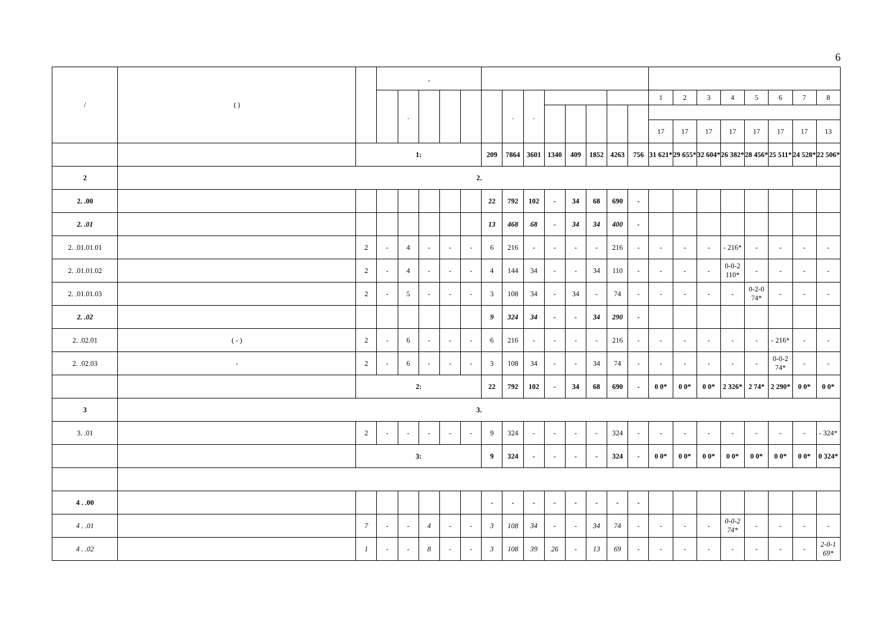6
| / | ( ) | | , | | | | | | | | | | | | | | | | | | | | |
| | | | | . | | | | | . | . | | | | | | 1 | 2 | 3 | 4 | 5 | 6 | 7 | 8 |
| | | | | | | | | | | | | | | | | 17 | 17 | 17 | 17 | 17 | 17 | 17 | 13 |
| | | 1: | | | | | | 209 | 7864 | 3601 | 1340 | 409 | 1852 | 4263 | 756 | 31 621* | 29 655* | 32 604* | 26 382* | 28 456* | 25 511* | 24 528* | 22 506* |
| 2 | 2. | | | | | | | | | | | | | | | | | | | | | | |
| 2. .00 | | | | | | | | 22 | 792 | 102 | - | 34 | 68 | 690 | - | | | | | | | | |
| 2. .01 | | | | | | | | 13 | 468 | 68 | - | 34 | 34 | 400 | - | | | | | | | | |
| 2. .01.01.01 | | 2 | - | 4 | - | - | - | 6 | 216 | - | - | - | - | 216 | - | - | - | - | - 216* | - | - | - | - |
| 2. .01.01.02 | | 2 | - | 4 | - | - | - | 4 | 144 | 34 | - | - | 34 | 110 | - | - | - | - | 0-0-2 110* | - | - | - | - |
| 2. .01.01.03 | | 2 | - | 5 | - | - | - | 3 | 108 | 34 | - | 34 | - | 74 | - | - | - | - | - | 0-2-0 74* | - | - | - |
| 2. .02 | | | | | | | | 9 | 324 | 34 | - | - | 34 | 290 | - | | | | | | | | |
| 2. .02.01 | ( - ) | 2 | - | 6 | - | - | - | 6 | 216 | - | - | - | - | 216 | - | - | - | - | - | - | - 216* | - | - |
| 2. .02.03 | - | 2 | - | 6 | - | - | - | 3 | 108 | 34 | - | - | 34 | 74 | - | - | - | - | - | - | 0-0-2 74* | - | - |
| | | 2: | | | | | | 22 | 792 | 102 | - | 34 | 68 | 690 | - | 0 0* | 0 0* | 0 0* | 2 326* | 2 74* | 2 290* | 0 0* | 0 0* |
| 3 | 3. | | | | | | | | | | | | | | | | | | | | | | |
| 3. .01 | | 2 | - | - | - | - | - | 9 | 324 | - | - | - | - | 324 | - | - | - | - | - | - | - | - | - 324* |
| | | 3: | | | | | | 9 | 324 | - | - | - | - | 324 | - | 0 0* | 0 0* | 0 0* | 0 0* | 0 0* | 0 0* | 0 0* | 0 324* |
| 4 . .00 | | | | | | | | - | - | - | - | - | - | - | - | | | | | | | | |
| 4 . .01 | | 7 | - | - | 4 | - | - | 3 | 108 | 34 | - | - | 34 | 74 | - | - | - | - | 0-0-2 74* | - | - | - | - |
| 4 . .02 | | 1 | - | - | 8 | - | - | 3 | 108 | 39 | 26 | - | 13 | 69 | - | - | - | - | - | - | - | - | 2-0-1 69* |